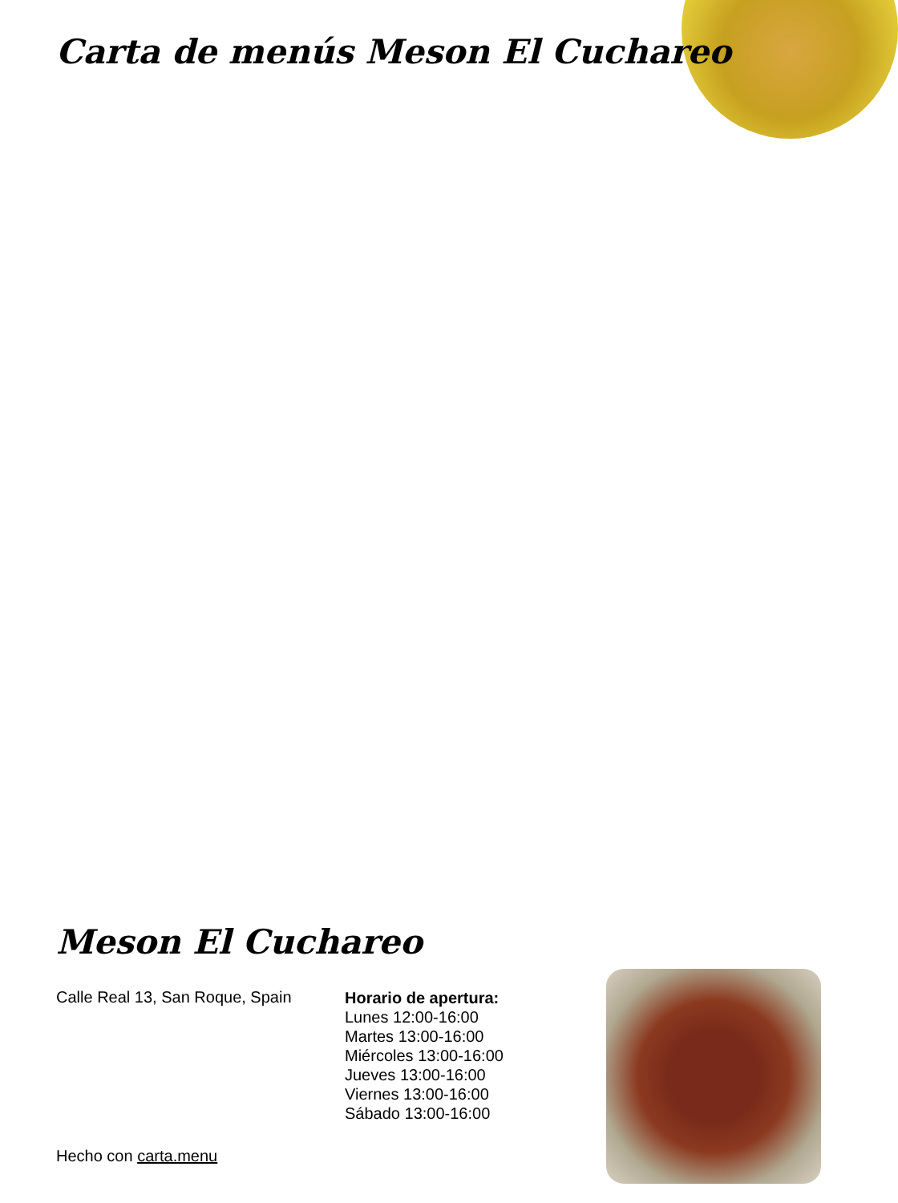Carta de menús Meson El Cuchareo
Meson El Cuchareo
Calle Real 13, San Roque, Spain
Horario de apertura:
Lunes 12:00-16:00
Martes 13:00-16:00
Miércoles 13:00-16:00
Jueves 13:00-16:00
Viernes 13:00-16:00
Sábado 13:00-16:00
Hecho con carta.menu